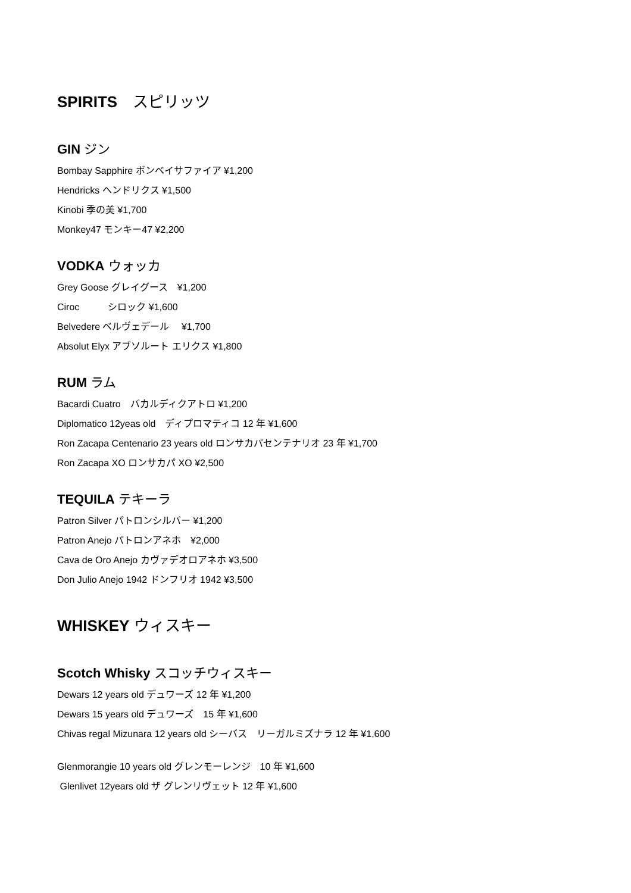SPIRITS　スピリッツ
GIN ジン
Bombay Sapphire ボンベイサファイア ¥1,200
Hendricks ヘンドリクス ¥1,500
Kinobi 季の美 ¥1,700
Monkey47 モンキー47 ¥2,200
VODKA ウォッカ
Grey Goose グレイグース　¥1,200
Ciroc　　　シロック ¥1,600
Belvedere ベルヴェデール　 ¥1,700
Absolut Elyx アブソルート エリクス ¥1,800
RUM ラム
Bacardi Cuatro　バカルディクアトロ ¥1,200
Diplomatico 12yeas old　ディプロマティコ 12 年 ¥1,600
Ron Zacapa Centenario 23 years old ロンサカパセンテナリオ 23 年 ¥1,700
Ron Zacapa XO ロンサカパ XO ¥2,500
TEQUILA テキーラ
Patron Silver パトロンシルバー ¥1,200
Patron Anejo パトロンアネホ　¥2,000
Cava de Oro Anejo カヴァデオロアネホ ¥3,500
Don Julio Anejo 1942 ドンフリオ 1942 ¥3,500
WHISKEY ウィスキー
Scotch Whisky スコッチウィスキー
Dewars 12 years old デュワーズ 12 年 ¥1,200
Dewars 15 years old デュワーズ　15 年 ¥1,600
Chivas regal Mizunara 12 years old シーバス　リーガルミズナラ 12 年 ¥1,600
Glenmorangie 10 years old グレンモーレンジ　10 年 ¥1,600
Glenlivet 12years old ザ グレンリヴェット 12 年 ¥1,600